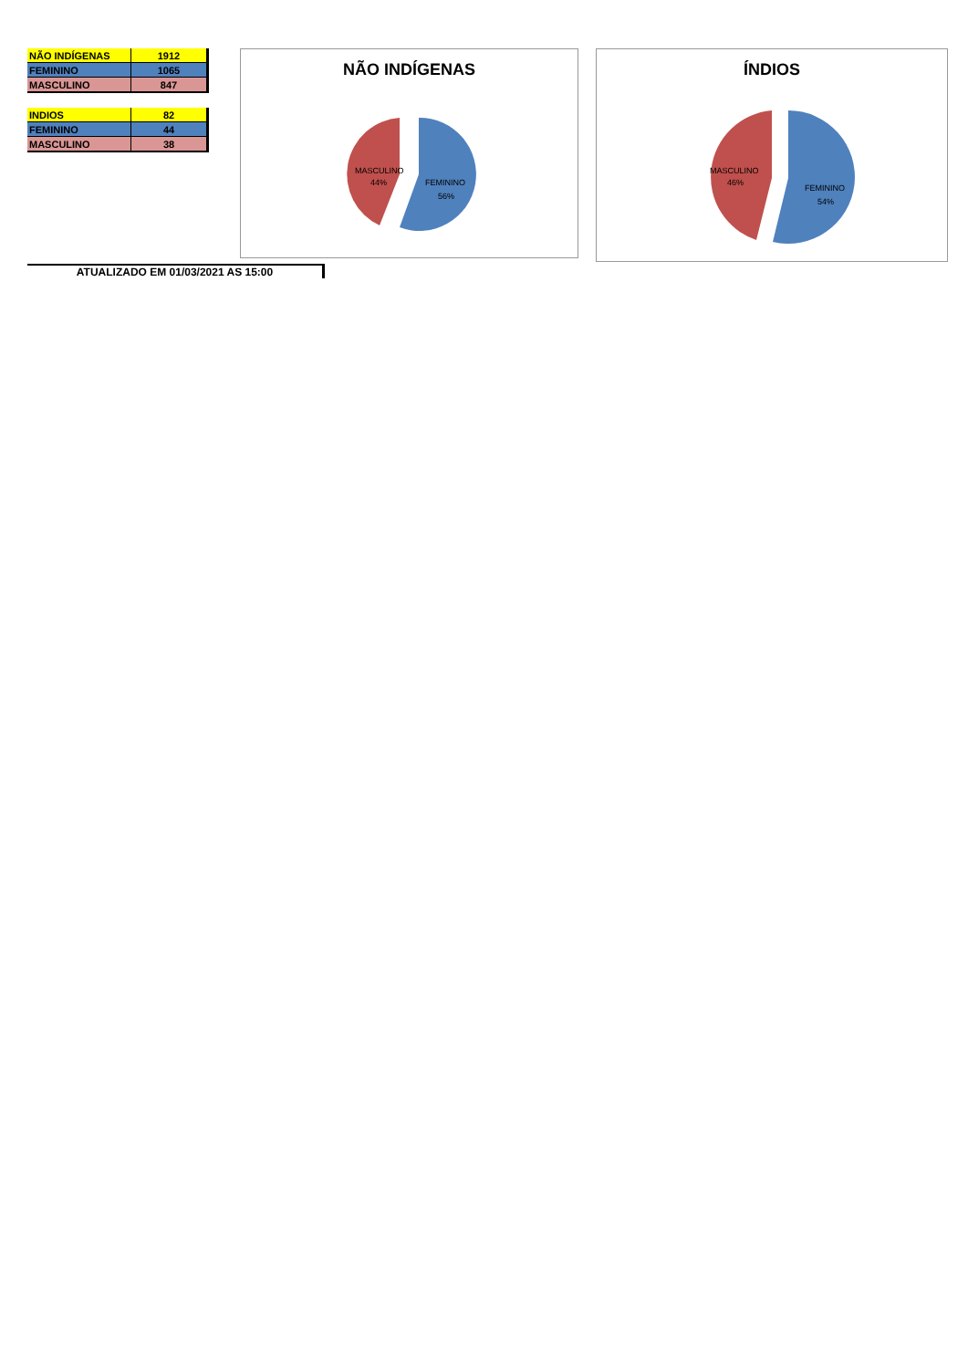| NÃO INDÍGENAS | 1912 |
| FEMININO | 1065 |
| MASCULINO | 847 |
| INDIOS | 82 |
| FEMININO | 44 |
| MASCULINO | 38 |
NÃO INDÍGENAS
MASCULINO
44%
FEMININO
56%
ÍNDIOS
MASCULINO
46%
FEMININO
54%
ATUALIZADO EM 01/03/2021 AS 15:00